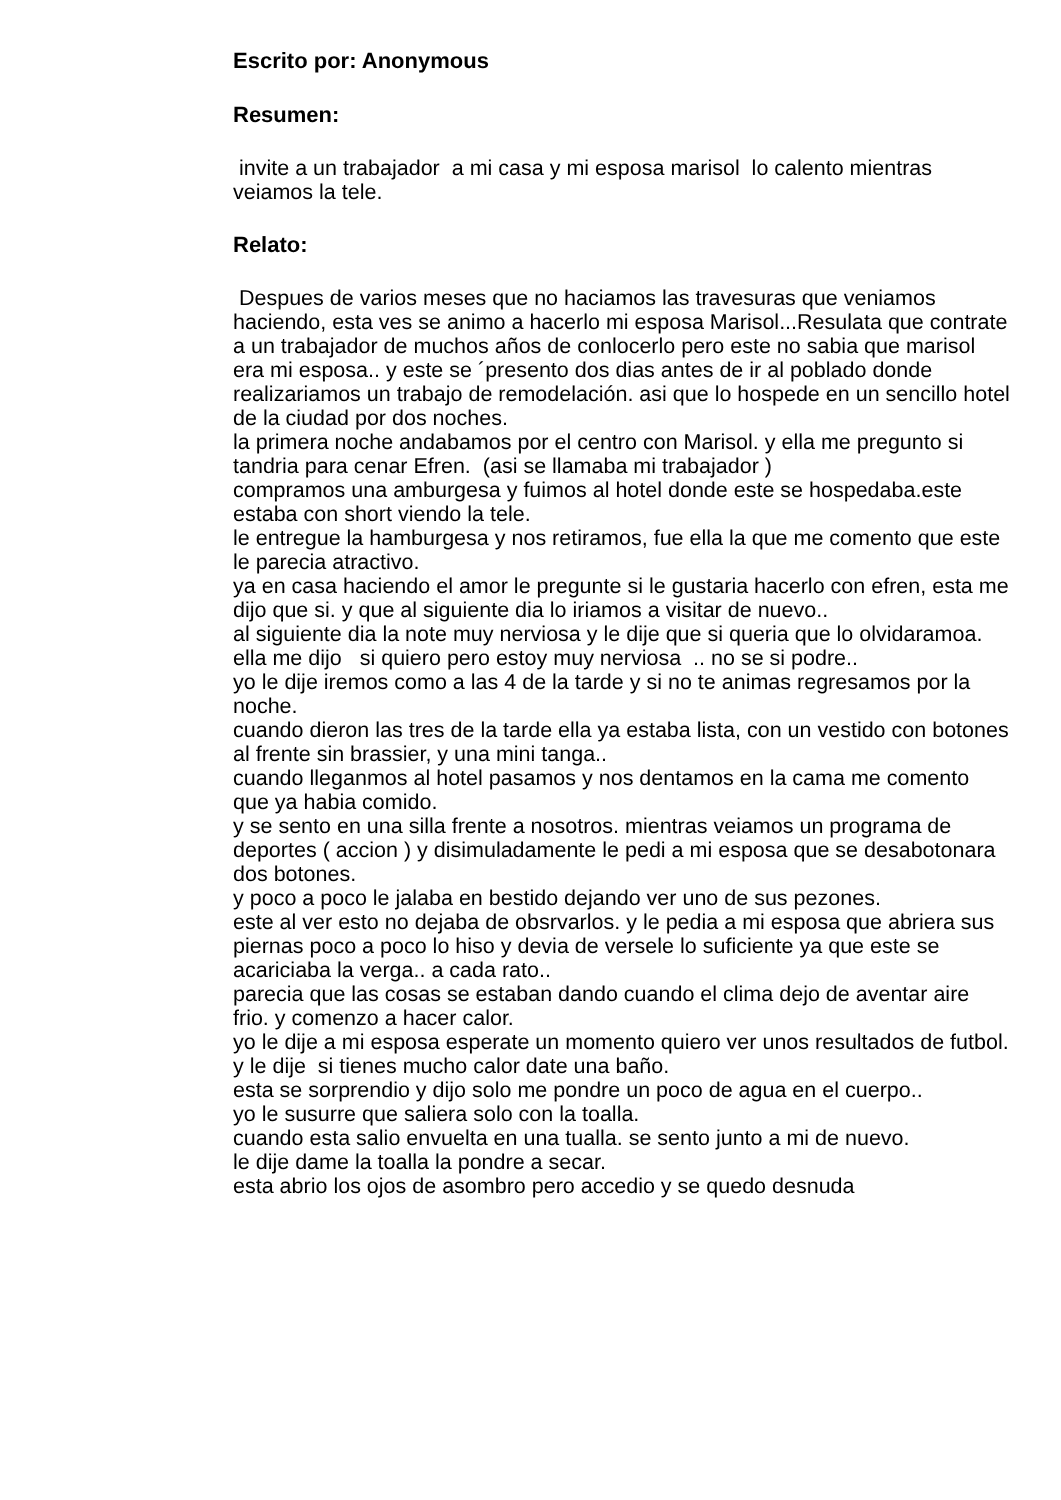Escrito por: Anonymous
Resumen:
invite a un trabajador a mi casa y mi esposa marisol lo calento mientras veiamos la tele.
Relato:
Despues de varios meses que no haciamos las travesuras que veniamos haciendo, esta ves se animo a hacerlo mi esposa Marisol...Resulata que contrate a un trabajador de muchos años de conlocerlo pero este no sabia que marisol era mi esposa.. y este se ´presento dos dias antes de ir al poblado donde realizariamos un trabajo de remodelación. asi que lo hospede en un sencillo hotel de la ciudad por dos noches.
la primera noche andabamos por el centro con Marisol. y ella me pregunto si tandria para cenar Efren. (asi se llamaba mi trabajador )
compramos una amburgesa y fuimos al hotel donde este se hospedaba.este estaba con short viendo la tele.
le entregue la hamburgesa y nos retiramos, fue ella la que me comento que este le parecia atractivo.
ya en casa haciendo el amor le pregunte si le gustaria hacerlo con efren, esta me dijo que si. y que al siguiente dia lo iriamos a visitar de nuevo..
al siguiente dia la note muy nerviosa y le dije que si queria que lo olvidaramoa. ella me dijo si quiero pero estoy muy nerviosa .. no se si podre..
yo le dije iremos como a las 4 de la tarde y si no te animas regresamos por la noche.
cuando dieron las tres de la tarde ella ya estaba lista, con un vestido con botones al frente sin brassier, y una mini tanga..
cuando lleganmos al hotel pasamos y nos dentamos en la cama me comento que ya habia comido.
y se sento en una silla frente a nosotros. mientras veiamos un programa de deportes ( accion ) y disimuladamente le pedi a mi esposa que se desabotonara dos botones.
y poco a poco le jalaba en bestido dejando ver uno de sus pezones.
este al ver esto no dejaba de obsrvarlos. y le pedia a mi esposa que abriera sus piernas poco a poco lo hiso y devia de versele lo suficiente ya que este se acariciaba la verga.. a cada rato..
parecia que las cosas se estaban dando cuando el clima dejo de aventar aire frio. y comenzo a hacer calor.
yo le dije a mi esposa esperate un momento quiero ver unos resultados de futbol.
y le dije si tienes mucho calor date una baño.
esta se sorprendio y dijo solo me pondre un poco de agua en el cuerpo..
yo le susurre que saliera solo con la toalla.
cuando esta salio envuelta en una tualla. se sento junto a mi de nuevo.
le dije dame la toalla la pondre a secar.
esta abrio los ojos de asombro pero accedio y se quedo desnuda